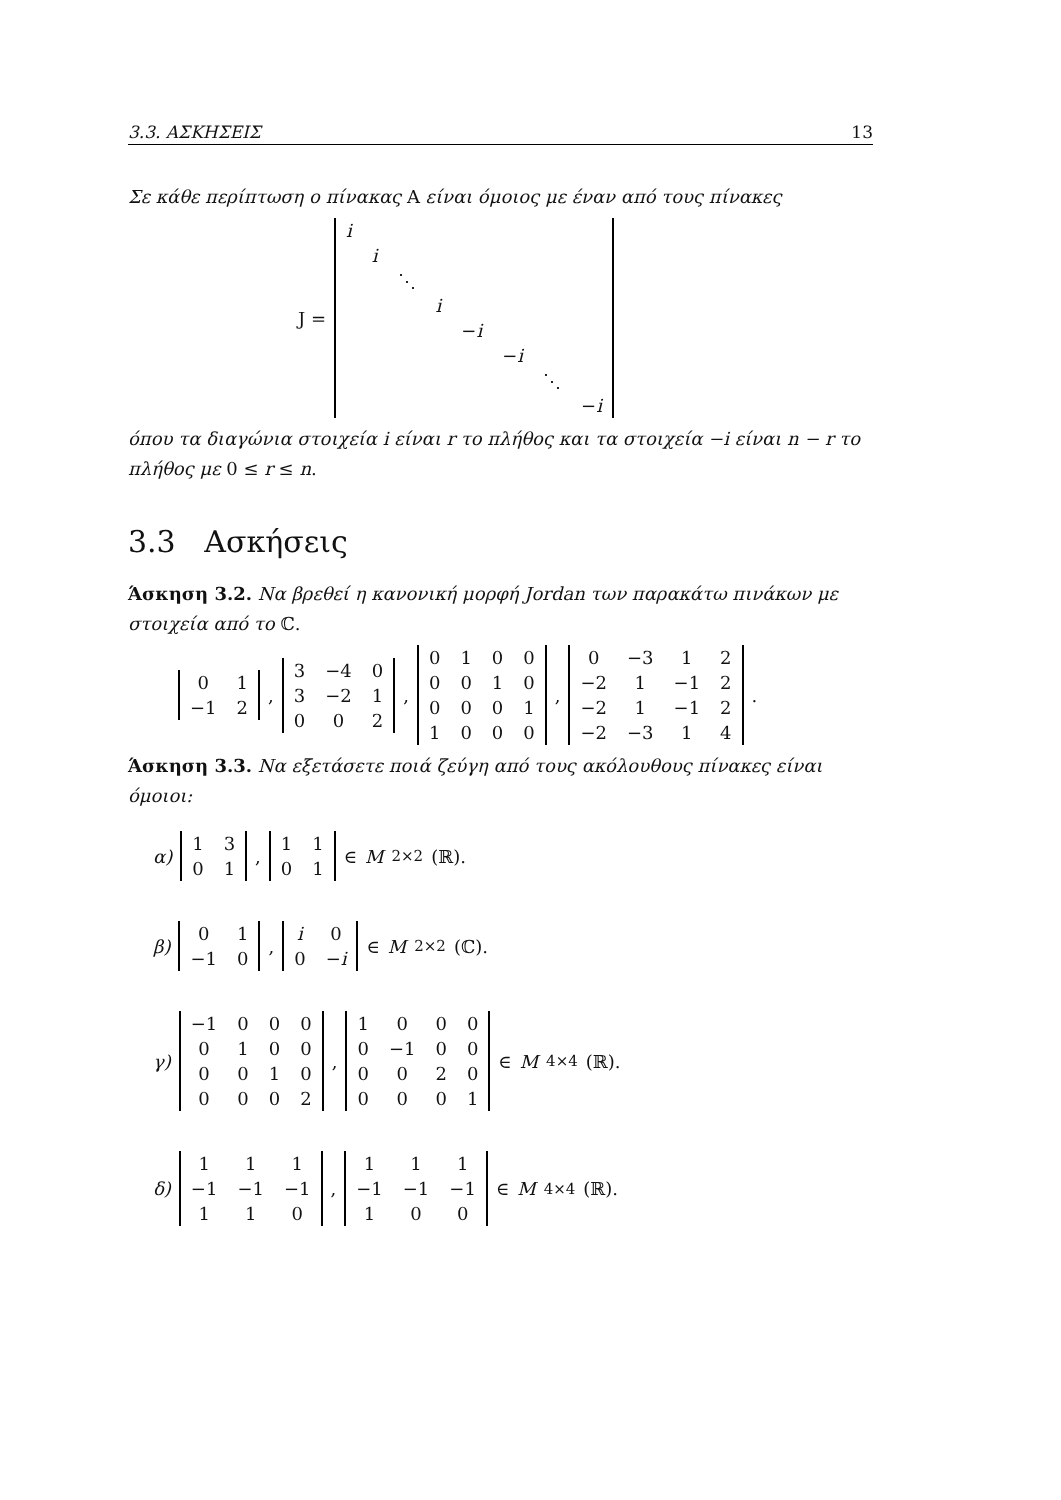3.3. ΑΣΚΗΣΕΙΣ 13
Σε κάθε περίπτωση ο πίνακας A είναι όμοιος με έναν από τους πίνακες
J =
| i | | | | | | | |
| | i | | | | | | |
| | | ⋱ | | | | | |
| | | | i | | | | |
| | | | | − i | | | |
| | | | | | − i | | |
| | | | | | | ⋱ | |
| | | | | | | | − i |
όπου τα διαγώνια στοιχεία i είναι r το πλήθος και τα στοιχεία −i είναι n − r το πλήθος με 0 ≤ r ≤ n.
3.3 Ασκήσεις
Άσκηση 3.2. Να βρεθεί η κανονική μορφή Jordan των παρακάτω πινάκων με στοιχεία από το ℂ.
| 0 | 1 |
| −1 | 2 |
,
| 3 | −4 | 0 |
| 3 | −2 | 1 |
| 0 | 0 | 2 |
,
| 0 | 1 | 0 | 0 |
| 0 | 0 | 1 | 0 |
| 0 | 0 | 0 | 1 |
| 1 | 0 | 0 | 0 |
,
| 0 | −3 | 1 | 2 |
| −2 | 1 | −1 | 2 |
| −2 | 1 | −1 | 2 |
| −2 | −3 | 1 | 4 |
.
Άσκηση 3.3. Να εξετάσετε ποιά ζεύγη από τους ακόλουθους πίνακες είναι όμοιοι:
α)
| 1 | 3 |
| 0 | 1 |
,
| 1 | 1 |
| 0 | 1 |
∈ M<sub>2×2</sub>(ℝ).
β)
| 0 | 1 |
| −1 | 0 |
,
| i | 0 |
| 0 | − i |
∈ M<sub>2×2</sub>(ℂ).
γ)
| −1 | 0 | 0 | 0 |
| 0 | 1 | 0 | 0 |
| 0 | 0 | 1 | 0 |
| 0 | 0 | 0 | 2 |
,
| 1 | 0 | 0 | 0 |
| 0 | −1 | 0 | 0 |
| 0 | 0 | 2 | 0 |
| 0 | 0 | 0 | 1 |
∈ M<sub>4×4</sub>(ℝ).
δ)
| 1 | 1 | 1 |
| −1 | −1 | −1 |
| 1 | 1 | 0 |
,
| 1 | 1 | 1 |
| −1 | −1 | −1 |
| 1 | 0 | 0 |
∈ M<sub>4×4</sub>(ℝ).